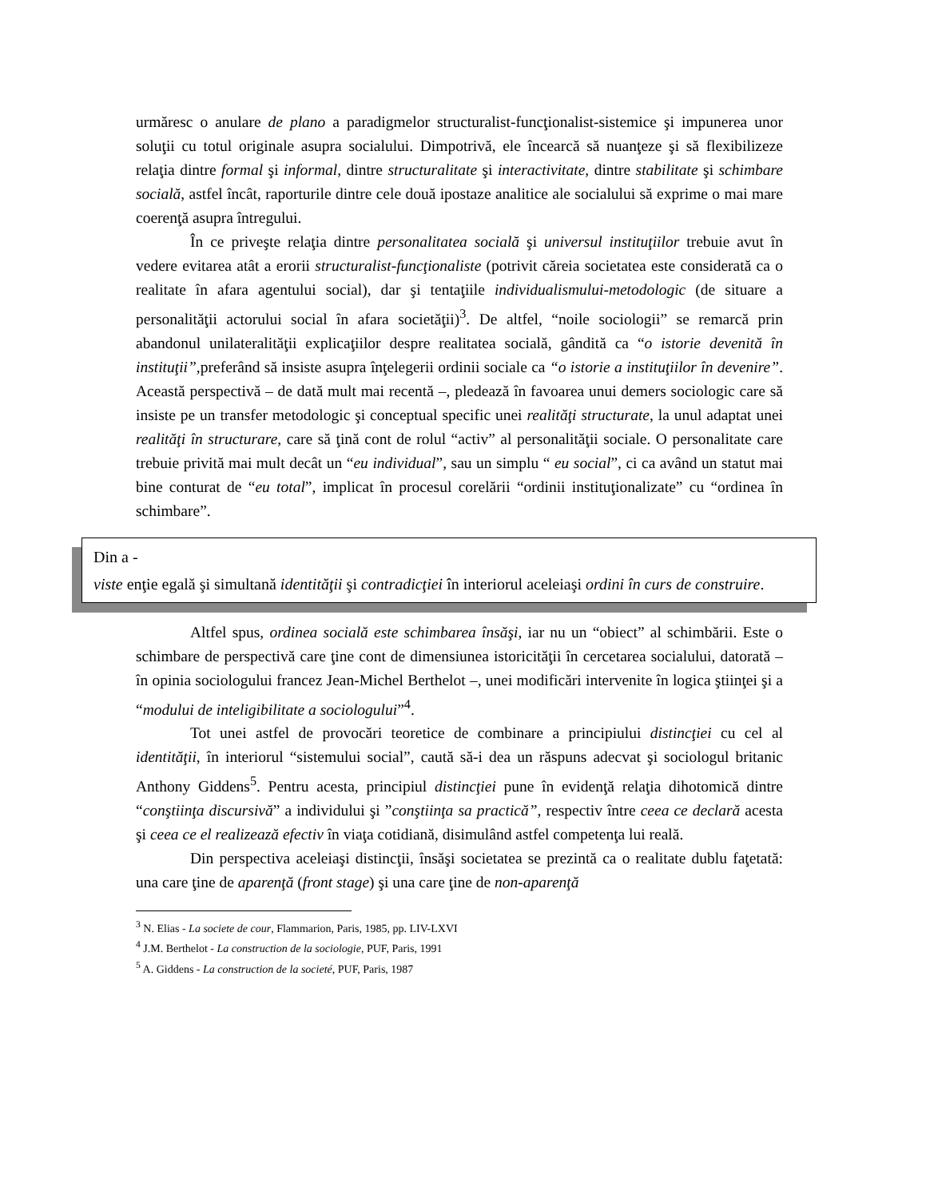urmăresc o anulare de plano a paradigmelor structuralist-funcţionalist-sistemice şi impunerea unor soluţii cu totul originale asupra socialului. Dimpotrivă, ele încearcă să nuanţeze şi să flexibilizeze relaţia dintre formal şi informal, dintre structuralitate şi interactivitate, dintre stabilitate şi schimbare socială, astfel încât, raporturile dintre cele două ipostaze analitice ale socialului să exprime o mai mare coerenţă asupra întregului.
În ce priveşte relaţia dintre personalitatea socială şi universul instituţiilor trebuie avut în vedere evitarea atât a erorii structuralist-funcţionaliste (potrivit căreia societatea este considerată ca o realitate în afara agentului social), dar şi tentaţiile individualismului-metodologic (de situare a personalităţii actorului social în afara societăţii)<sup>3</sup>. De altfel, “noile sociologii” se remarcă prin abandonul unilateralităţii explicaţiilor despre realitatea socială, gândită ca “o istorie devenită în instituţii”, preferând să insiste asupra înţelegerii ordinii sociale ca “o istorie a instituţiilor în devenire”. Această perspectivă – de dată mult mai recentă –, pledează în favoarea unui demers sociologic care să insiste pe un transfer metodologic şi conceptual specific unei realităţi structurate, la unul adaptat unei realităţi în structurare, care să ţină cont de rolul “activ” al personalităţii sociale. O personalitate care trebuie privită mai mult decât un “eu individual”, sau un simplu “ eu social”, ci ca având un statut mai bine conturat de “eu total”, implicat în procesul corelării “ordinii instituţionalizate” cu “ordinea în schimbare”.
Din a -
viste enţie egală şi simultană identităţii şi contradicţiei în interiorul aceleiaşi ordini în curs de construire.
Altfel spus, ordinea socială este schimbarea însăşi, iar nu un “obiect” al schimbării. Este o schimbare de perspectivă care ţine cont de dimensiunea istoricităţii în cercetarea socialului, datorată – în opinia sociologului francez Jean-Michel Berthelot –, unei modificări intervenite în logica ştiinţei şi a “modului de inteligibilitate a sociologului”<sup>4</sup>.
Tot unei astfel de provocări teoretice de combinare a principiului distincţiei cu cel al identităţii, în interiorul “sistemului social”, caută să-i dea un răspuns adecvat şi sociologul britanic Anthony Giddens<sup>5</sup>. Pentru acesta, principiul distincţiei pune în evidenţă relaţia dihotomică dintre “conştiinţa discursivă” a individului şi ”conştiinţa sa practică”, respectiv între ceea ce declară acesta şi ceea ce el realizează efectiv în viaţa cotidiană, disimulând astfel competenţa lui reală.
Din perspectiva aceleiaşi distincţii, însăşi societatea se prezintă ca o realitate dublu faţetată: una care ţine de aparenţă (front stage) şi una care ţine de non-aparenţă
<sup>3</sup> N. Elias - La societe de cour, Flammarion, Paris, 1985, pp. LIV-LXVI
<sup>4</sup> J.M. Berthelot - La construction de la sociologie, PUF, Paris, 1991
<sup>5</sup> A. Giddens - La construction de la societé, PUF, Paris, 1987